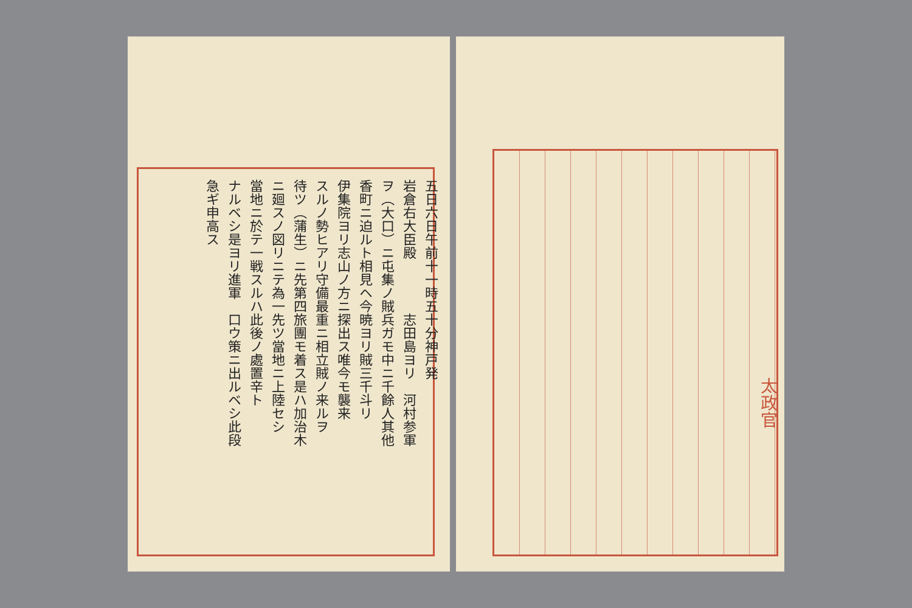五日六日午前十一時五十分神戸発
岩倉右大臣殿　　　　志田島ヨリ　河村参軍
ヲ（大口）ニ屯集ノ賊兵ガモ中ニ千餘人其他
香町ニ迫ルト相見ヘ今暁ヨリ賊三千斗リ
伊集院ヨリ志山ノ方ニ探出ス唯今モ襲来
スルノ勢ヒアリ守備最重ニ相立賊ノ来ルヲ
待ツ（蒲生）ニ先第四旅團モ着ス是ハ加治木
ニ廻スノ図リニテ為一先ツ當地ニ上陸セシ
當地ニ於テ一戦スルハ此後ノ處置辛ト
ナルベシ是ヨリ進軍　口ウ策ニ出ルベシ此段
急ギ申高ス
太政官